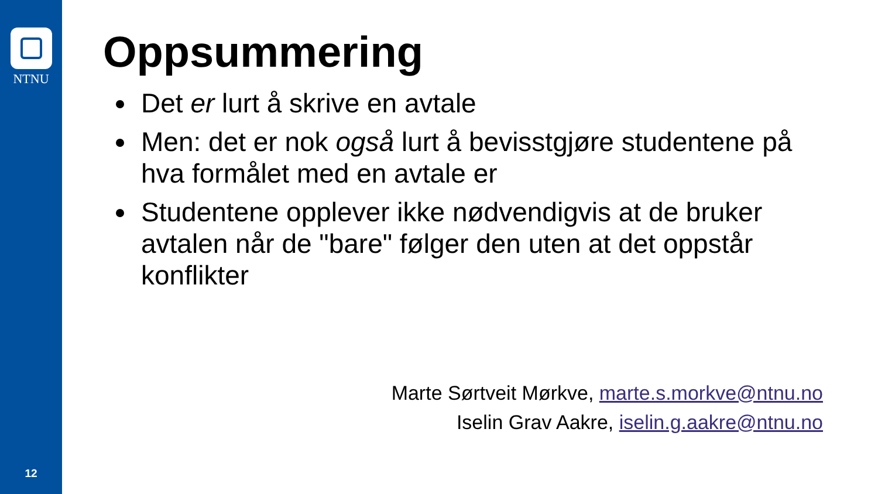NTNU
12
Oppsummering
Det er lurt å skrive en avtale
Men: det er nok også lurt å bevisstgjøre studentene på hva formålet med en avtale er
Studentene opplever ikke nødvendigvis at de bruker avtalen når de "bare" følger den uten at det oppstår konflikter
Marte Sørtveit Mørkve, marte.s.morkve@ntnu.no
Iselin Grav Aakre, iselin.g.aakre@ntnu.no